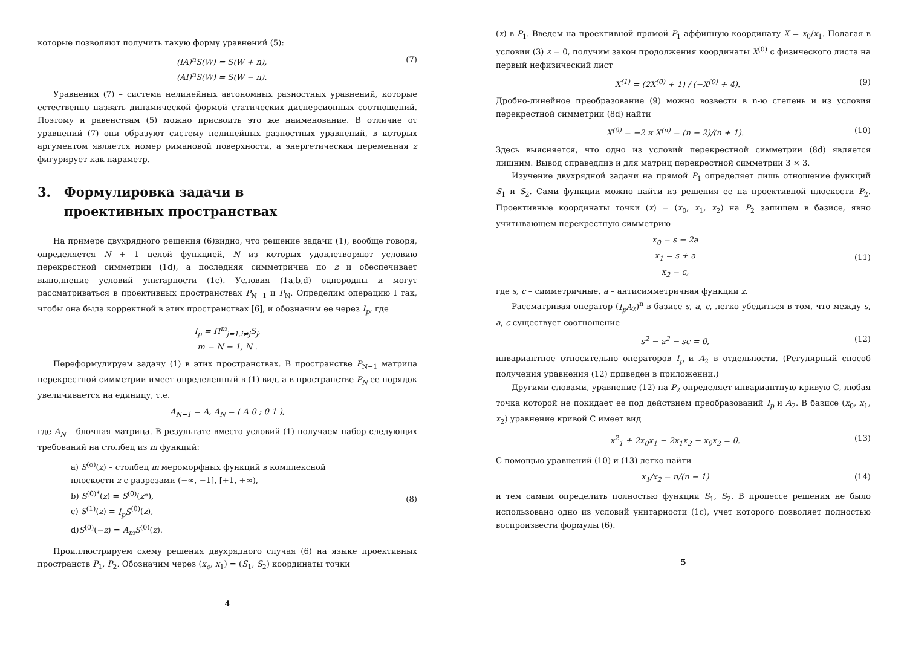которые позволяют получить такую форму уравнений (5):
(IA)<sup>n</sup>S(W) = S(W + n),
(AI)<sup>n</sup>S(W) = S(W − n).
(7)
Уравнения (7) – система нелинейных автономных разностных уравнений, которые естественно назвать динамической формой статических дисперсионных соотношений. Поэтому и равенствам (5) можно присвоить это же наименование. В отличие от уравнений (7) они образуют систему нелинейных разностных уравнений, в которых аргументом является номер римановой поверхности, а энергетическая переменная z фигурирует как параметр.
3. Формулировка задачи в
проективных пространствах
На примере двухрядного решения (6)видно, что решение задачи (1), вообще говоря, определяется N + 1 целой функцией, N из которых удовлетворяют условию перекрестной симметрии (1d), а последняя симметрична по z и обеспечивает выполнение условий унитарности (1c). Условия (1a,b,d) однородны и могут рассматриваться в проективных пространствах P<sub>N−1</sub> и P<sub>N</sub>. Определим операцию I так, чтобы она была корректной в этих пространствах [6], и обозначим ее через I<sub>p</sub>, где
I<sub>p</sub> = Π<sup>m</sup><sub>j=1,i≠j</sub>S<sub>j</sub>,
m = N − 1, N .
Переформулируем задачу (1) в этих пространствах. В пространстве P<sub>N−1</sub> матрица перекрестной симметрии имеет определенный в (1) вид, а в пространстве P<sub>N</sub> ее порядок увеличивается на единицу, т.е.
A<sub>N−1</sub> = A, A<sub>N</sub> = ( A 0 ; 0 1 ),
где A<sub>N</sub> – блочная матрица. В результате вместо условий (1) получаем набор следующих требований на столбец из m функций:
a) S<sup>(o)</sup>(z) – столбец m мероморфных функций в комплексной
плоскости z с разрезами (−∞, −1], [+1, +∞),
b) S<sup>(0)*</sup>(z) = S<sup>(0)</sup>(z*),
c) S<sup>(1)</sup>(z) = I<sub>p</sub>S<sup>(0)</sup>(z),
d)S<sup>(0)</sup>(−z) = A<sub>m</sub>S<sup>(0)</sup>(z).
(8)
Проиллюстрируем схему решения двухрядного случая (6) на языке проективных пространств P<sub>1</sub>, P<sub>2</sub>. Обозначим через (x<sub>o</sub>, x<sub>1</sub>) = (S<sub>1</sub>, S<sub>2</sub>) координаты точки
4
(x) в P<sub>1</sub>. Введем на проективной прямой P<sub>1</sub> аффинную координату X = x<sub>0</sub>/x<sub>1</sub>. Полагая в условии (3) z = 0, получим закон продолжения координаты X<sup>(0)</sup> с физического листа на первый нефизический лист
X<sup>(1)</sup> = (2X<sup>(0)</sup> + 1) / (−X<sup>(0)</sup> + 4).
(9)
Дробно-линейное преобразование (9) можно возвести в n-ю степень и из условия перекрестной симметрии (8d) найти
X<sup>(0)</sup> = −2 и X<sup>(n)</sup> = (n − 2)/(n + 1).
(10)
Здесь выясняется, что одно из условий перекрестной симметрии (8d) является лишним. Вывод справедлив и для матриц перекрестной симметрии 3 × 3.
Изучение двухрядной задачи на прямой P<sub>1</sub> определяет лишь отношение функций S<sub>1</sub> и S<sub>2</sub>. Сами функции можно найти из решения ее на проективной плоскости P<sub>2</sub>. Проективные координаты точки (x) = (x<sub>0</sub>, x<sub>1</sub>, x<sub>2</sub>) на P<sub>2</sub> запишем в базисе, явно учитывающем перекрестную симметрию
x<sub>0</sub> = s − 2a
x<sub>1</sub> = s + a
x<sub>2</sub> = c,
(11)
где s, c – симметричные, a – антисимметричная функции z.
Рассматривая оператор (I<sub>p</sub>A<sub>2</sub>)<sup>n</sup> в базисе s, a, c, легко убедиться в том, что между s, a, c существует соотношение
s<sup>2</sup> − a<sup>2</sup> − sc = 0, (12)
инвариантное относительно операторов I<sub>p</sub> и A<sub>2</sub> в отдельности. (Регулярный способ получения уравнения (12) приведен в приложении.)
Другими словами, уравнение (12) на P<sub>2</sub> определяет инвариантную кривую C, любая точка которой не покидает ее под действием преобразований I<sub>p</sub> и A<sub>2</sub>. В базисе (x<sub>0</sub>, x<sub>1</sub>, x<sub>2</sub>) уравнение кривой C имеет вид
x<sup>2</sup><sub>1</sub> + 2x<sub>0</sub>x<sub>1</sub> − 2x<sub>1</sub>x<sub>2</sub> − x<sub>0</sub>x<sub>2</sub> = 0.
(13)
С помощью уравнений (10) и (13) легко найти
x<sub>1</sub>/x<sub>2</sub> = n/(n − 1) (14)
и тем самым определить полностью функции S<sub>1</sub>, S<sub>2</sub>. В процессе решения не было использовано одно из условий унитарности (1c), учет которого позволяет полностью воспроизвести формулы (6).
5